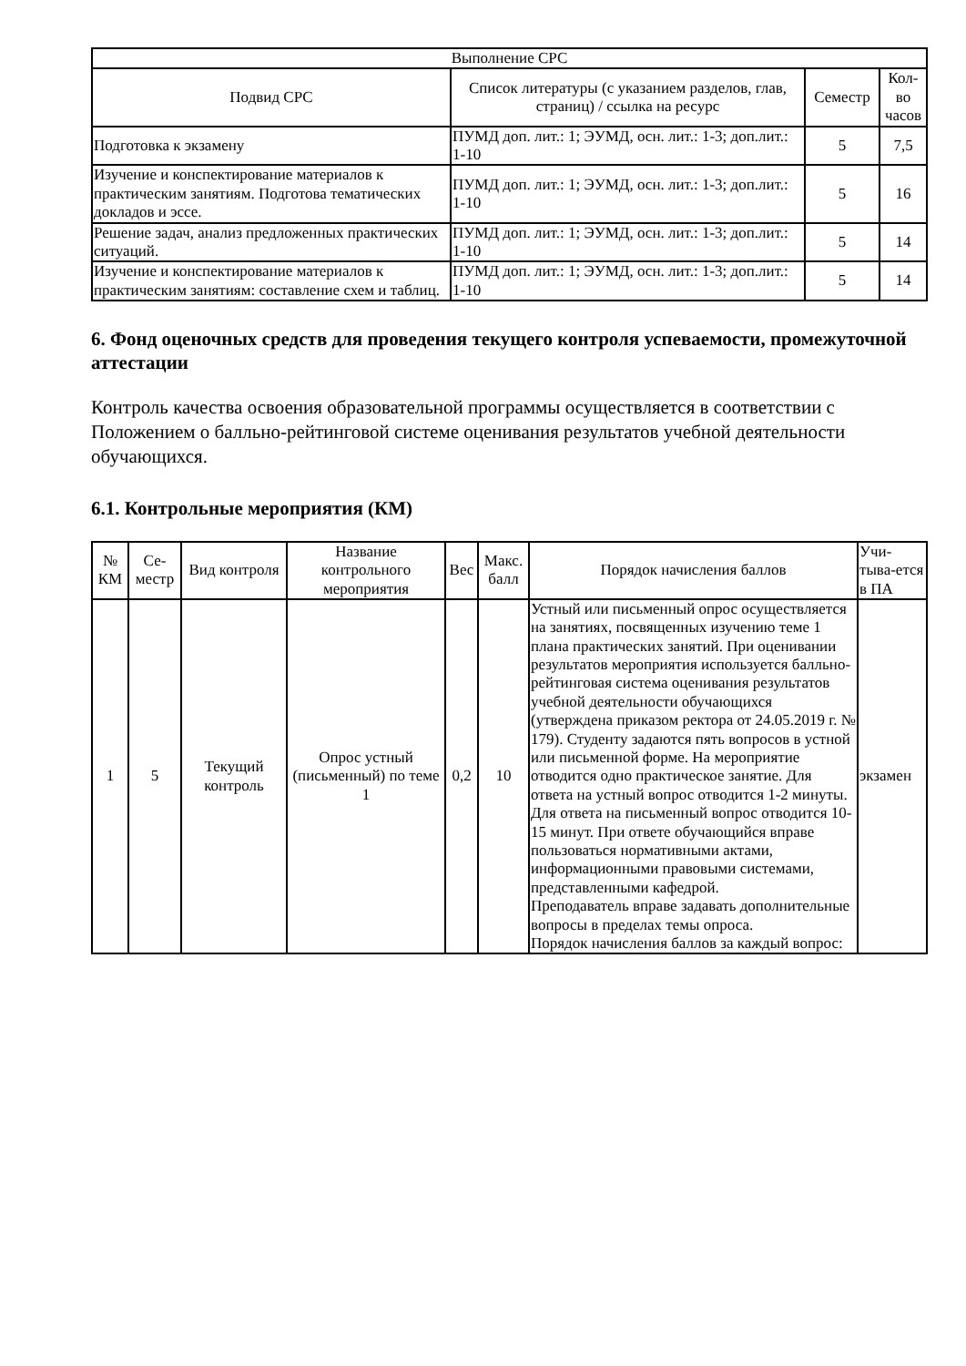| Выполнение СРС | | | |
| --- | --- | --- | --- |
| Подвид СРС | Список литературы (с указанием разделов, глав, страниц) / ссылка на ресурс | Семестр | Кол-во часов |
| Подготовка к экзамену | ПУМД доп. лит.: 1; ЭУМД, осн. лит.: 1-3; доп.лит.: 1-10 | 5 | 7,5 |
| Изучение и конспектирование материалов к практическим занятиям. Подготова тематических докладов и эссе. | ПУМД доп. лит.: 1; ЭУМД, осн. лит.: 1-3; доп.лит.: 1-10 | 5 | 16 |
| Решение задач, анализ предложенных практических ситуаций. | ПУМД доп. лит.: 1; ЭУМД, осн. лит.: 1-3; доп.лит.: 1-10 | 5 | 14 |
| Изучение и конспектирование материалов к практическим занятиям: составление схем и таблиц. | ПУМД доп. лит.: 1; ЭУМД, осн. лит.: 1-3; доп.лит.: 1-10 | 5 | 14 |
6. Фонд оценочных средств для проведения текущего контроля успеваемости, промежуточной аттестации
Контроль качества освоения образовательной программы осуществляется в соответствии с Положением о балльно-рейтинговой системе оценивания результатов учебной деятельности обучающихся.
6.1. Контрольные мероприятия (КМ)
| № КМ | Се-местр | Вид контроля | Название контрольного мероприятия | Вес | Макс. балл | Порядок начисления баллов | Учи-тыва-ется в ПА |
| --- | --- | --- | --- | --- | --- | --- | --- |
| 1 | 5 | Текущий контроль | Опрос устный (письменный) по теме 1 | 0,2 | 10 | Устный или письменный опрос осуществляется на занятиях, посвященных изучению теме 1 плана практических занятий. При оценивании результатов мероприятия используется балльно-рейтинговая система оценивания результатов учебной деятельности обучающихся (утверждена приказом ректора от 24.05.2019 г. № 179). Студенту задаются пять вопросов в устной или письменной форме. На мероприятие отводится одно практическое занятие. Для ответа на устный вопрос отводится 1-2 минуты. Для ответа на письменный вопрос отводится 10-15 минут. При ответе обучающийся вправе пользоваться нормативными актами, информационными правовыми системами, представленными кафедрой. Преподаватель вправе задавать дополнительные вопросы в пределах темы опроса. Порядок начисления баллов за каждый вопрос: | экзамен |